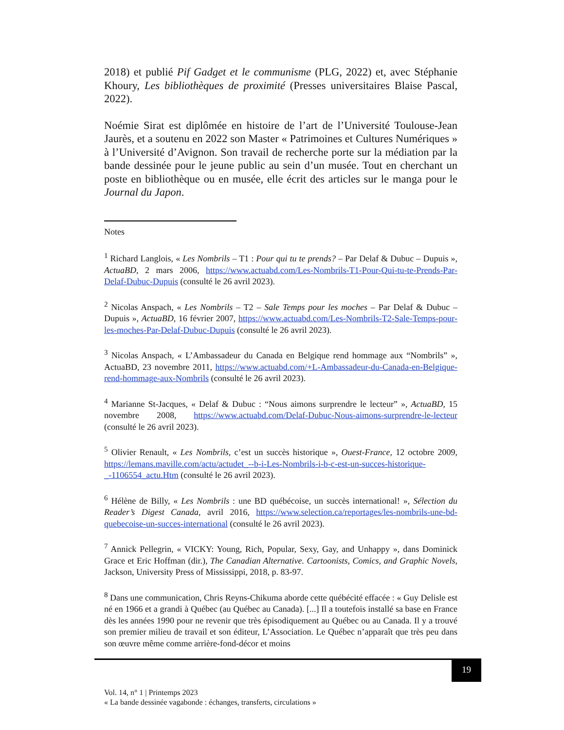2018) et publié Pif Gadget et le communisme (PLG, 2022) et, avec Stéphanie Khoury, Les bibliothèques de proximité (Presses universitaires Blaise Pascal, 2022).
Noémie Sirat est diplômée en histoire de l’art de l’Université Toulouse-Jean Jaurès, et a soutenu en 2022 son Master « Patrimoines et Cultures Numériques » à l’Université d’Avignon. Son travail de recherche porte sur la médiation par la bande dessinée pour le jeune public au sein d’un musée. Tout en cherchant un poste en bibliothèque ou en musée, elle écrit des articles sur le manga pour le Journal du Japon.
Notes
<sup>1</sup> Richard Langlois, « Les Nombrils – T1 : Pour qui tu te prends? – Par Delaf & Dubuc – Dupuis », ActuaBD, 2 mars 2006, https://www.actuabd.com/Les-Nombrils-T1-Pour-Qui-tu-te-Prends-Par-Delaf-Dubuc-Dupuis (consulté le 26 avril 2023).
<sup>2</sup> Nicolas Anspach, « Les Nombrils – T2 – Sale Temps pour les moches – Par Delaf & Dubuc – Dupuis », ActuaBD, 16 février 2007, https://www.actuabd.com/Les-Nombrils-T2-Sale-Temps-pour-les-moches-Par-Delaf-Dubuc-Dupuis (consulté le 26 avril 2023).
<sup>3</sup> Nicolas Anspach, « L’Ambassadeur du Canada en Belgique rend hommage aux “Nombrils” », ActuaBD, 23 novembre 2011, https://www.actuabd.com/+L-Ambassadeur-du-Canada-en-Belgique-rend-hommage-aux-Nombrils (consulté le 26 avril 2023).
<sup>4</sup> Marianne St-Jacques, « Delaf & Dubuc : “Nous aimons surprendre le lecteur” », ActuaBD, 15 novembre 2008, https://www.actuabd.com/Delaf-Dubuc-Nous-aimons-surprendre-le-lecteur (consulté le 26 avril 2023).
<sup>5</sup> Olivier Renault, « Les Nombrils, c’est un succès historique », Ouest-France, 12 octobre 2009, https://lemans.maville.com/actu/actudet_--b-i-Les-Nombrils-i-b-c-est-un-succes-historique-_-1106554_actu.Htm (consulté le 26 avril 2023).
<sup>6</sup> Hélène de Billy, « Les Nombrils : une BD québécoise, un succès international! », Sélection du Reader’s Digest Canada, avril 2016, https://www.selection.ca/reportages/les-nombrils-une-bd-quebecoise-un-succes-international (consulté le 26 avril 2023).
<sup>7</sup> Annick Pellegrin, « VICKY: Young, Rich, Popular, Sexy, Gay, and Unhappy », dans Dominick Grace et Eric Hoffman (dir.), The Canadian Alternative. Cartoonists, Comics, and Graphic Novels, Jackson, University Press of Mississippi, 2018, p. 83-97.
<sup>8</sup> Dans une communication, Chris Reyns-Chikuma aborde cette québécité effacée : « Guy Delisle est né en 1966 et a grandi à Québec (au Québec au Canada). [...] Il a toutefois installé sa base en France dès les années 1990 pour ne revenir que très épisodiquement au Québec ou au Canada. Il y a trouvé son premier milieu de travail et son éditeur, L’Association. Le Québec n’apparaît que très peu dans son œuvre même comme arrière-fond-décor et moins
19
Vol. 14, n° 1 | Printemps 2023
« La bande dessinée vagabonde : échanges, transferts, circulations »